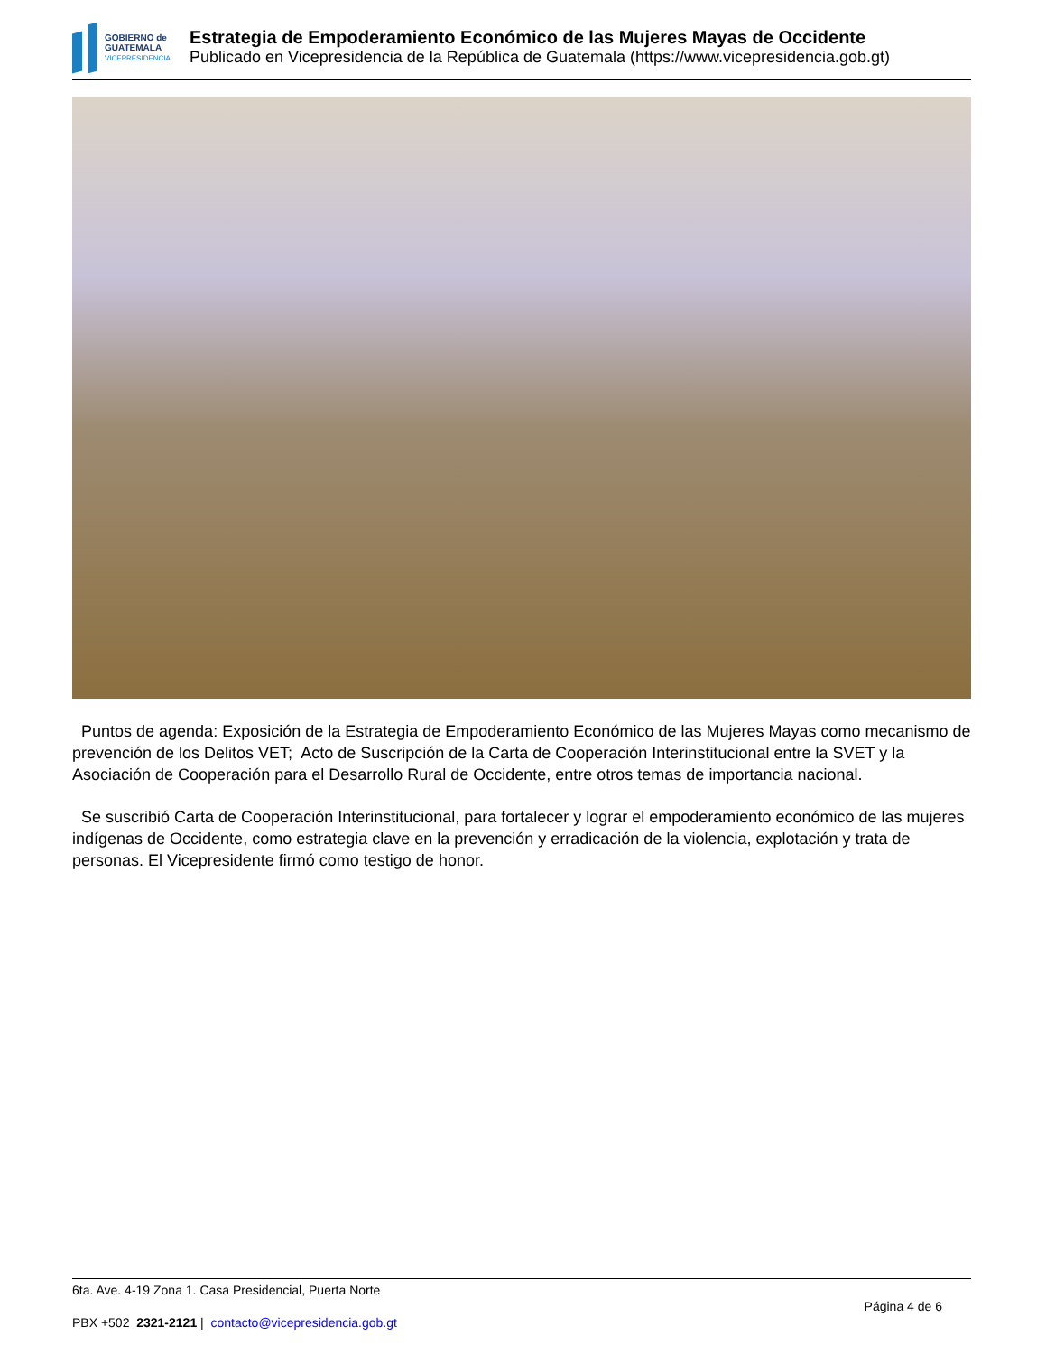GOBIERNO de
GUATEMALA
VICEPRESIDENCIA
Estrategia de Empoderamiento Económico de las Mujeres Mayas de Occidente
Publicado en Vicepresidencia de la República de Guatemala (https://www.vicepresidencia.gob.gt)
Puntos de agenda: Exposición de la Estrategia de Empoderamiento Económico de las Mujeres Mayas como mecanismo de prevención de los Delitos VET; Acto de Suscripción de la Carta de Cooperación Interinstitucional entre la SVET y la Asociación de Cooperación para el Desarrollo Rural de Occidente, entre otros temas de importancia nacional.
Se suscribió Carta de Cooperación Interinstitucional, para fortalecer y lograr el empoderamiento económico de las mujeres indígenas de Occidente, como estrategia clave en la prevención y erradicación de la violencia, explotación y trata de personas. El Vicepresidente firmó como testigo de honor.
6ta. Ave. 4-19 Zona 1. Casa Presidencial, Puerta Norte
PBX +502 2321-2121 | contacto@vicepresidencia.gob.gt
Página 4 de 6